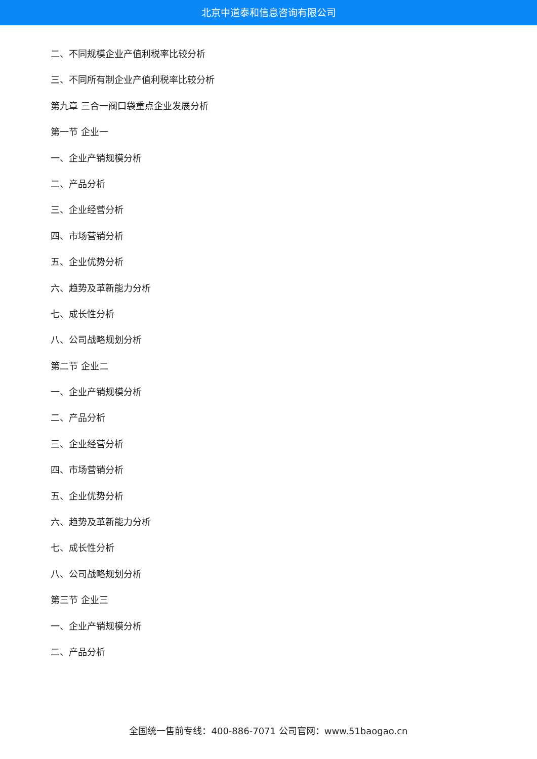北京中道泰和信息咨询有限公司
二、不同规模企业产值利税率比较分析
三、不同所有制企业产值利税率比较分析
第九章 三合一阀口袋重点企业发展分析
第一节 企业一
一、企业产销规模分析
二、产品分析
三、企业经营分析
四、市场营销分析
五、企业优势分析
六、趋势及革新能力分析
七、成长性分析
八、公司战略规划分析
第二节 企业二
一、企业产销规模分析
二、产品分析
三、企业经营分析
四、市场营销分析
五、企业优势分析
六、趋势及革新能力分析
七、成长性分析
八、公司战略规划分析
第三节 企业三
一、企业产销规模分析
二、产品分析
全国统一售前专线：400-886-7071 公司官网：www.51baogao.cn